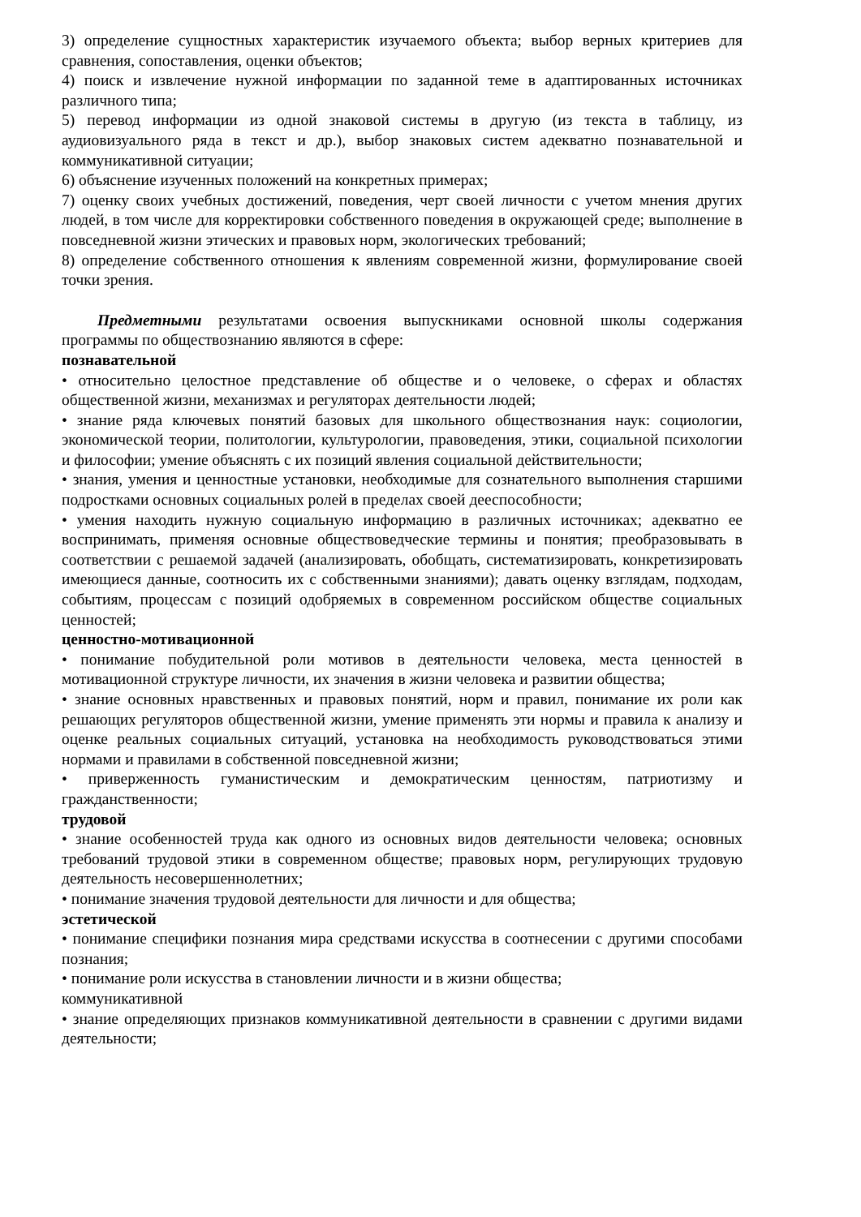3) определение сущностных характеристик изучаемого объекта; выбор верных критериев для сравнения, сопоставления, оценки объектов;
4) поиск и извлечение нужной информации по заданной теме в адаптированных источниках различного типа;
5) перевод информации из одной знаковой системы в другую (из текста в таблицу, из аудиовизуального ряда в текст и др.), выбор знаковых систем адекватно познавательной и коммуникативной ситуации;
6) объяснение изученных положений на конкретных примерах;
7) оценку своих учебных достижений, поведения, черт своей личности с учетом мнения других людей, в том числе для корректировки собственного поведения в окружающей среде; выполнение в повседневной жизни этических и правовых норм, экологических требований;
8) определение собственного отношения к явлениям современной жизни, формулирование своей точки зрения.
Предметными результатами освоения выпускниками основной школы содержания программы по обществознанию являются в сфере:
познавательной
• относительно целостное представление об обществе и о человеке, о сферах и областях общественной жизни, механизмах и регуляторах деятельности людей;
• знание ряда ключевых понятий базовых для школьного обществознания наук: социологии, экономической теории, политологии, культурологии, правоведения, этики, социальной психологии и философии; умение объяснять с их позиций явления социальной действительности;
• знания, умения и ценностные установки, необходимые для сознательного выполнения старшими подростками основных социальных ролей в пределах своей дееспособности;
• умения находить нужную социальную информацию в различных источниках; адекватно ее воспринимать, применяя основные обществоведческие термины и понятия; преобразовывать в соответствии с решаемой задачей (анализировать, обобщать, систематизировать, конкретизировать имеющиеся данные, соотносить их с собственными знаниями); давать оценку взглядам, подходам, событиям, процессам с позиций одобряемых в современном российском обществе социальных ценностей;
ценностно-мотивационной
• понимание побудительной роли мотивов в деятельности человека, места ценностей в мотивационной структуре личности, их значения в жизни человека и развитии общества;
• знание основных нравственных и правовых понятий, норм и правил, понимание их роли как решающих регуляторов общественной жизни, умение применять эти нормы и правила к анализу и оценке реальных социальных ситуаций, установка на необходимость руководствоваться этими нормами и правилами в собственной повседневной жизни;
• приверженность гуманистическим и демократическим ценностям, патриотизму и гражданственности;
трудовой
• знание особенностей труда как одного из основных видов деятельности человека; основных требований трудовой этики в современном обществе; правовых норм, регулирующих трудовую деятельность несовершеннолетних;
• понимание значения трудовой деятельности для личности и для общества;
эстетической
• понимание специфики познания мира средствами искусства в соотнесении с другими способами познания;
• понимание роли искусства в становлении личности и в жизни общества;
коммуникативной
• знание определяющих признаков коммуникативной деятельности в сравнении с другими видами деятельности;